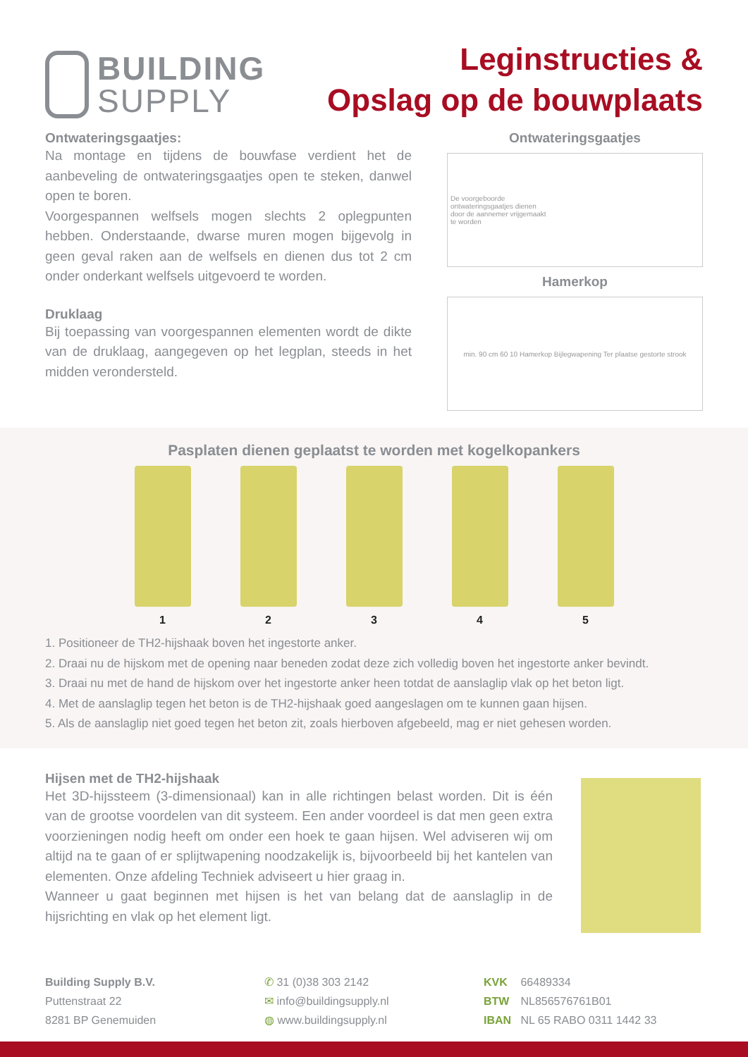BUILDING
SUPPLY
Leginstructies &
Opslag op de bouwplaats
Ontwateringsgaatjes:
Na montage en tijdens de bouwfase verdient het de aanbeveling de ontwateringsgaatjes open te steken, danwel open te boren.
Voorgespannen welfsels mogen slechts 2 oplegpunten hebben. Onderstaande, dwarse muren mogen bijgevolg in geen geval raken aan de welfsels en dienen dus tot 2 cm onder onderkant welfsels uitgevoerd te worden.
Druklaag
Bij toepassing van voorgespannen elementen wordt de dikte van de druklaag, aangegeven op het legplan, steeds in het midden verondersteld.
Ontwateringsgaatjes
De voorgeboorde
ontwateringsgaatjes dienen
door de aannemer vrijgemaakt
te worden
Hamerkop
min. 90 cm 60 10 Hamerkop Bijlegwapening Ter plaatse gestorte strook
Pasplaten dienen geplaatst te worden met kogelkopankers
1 2 3 4 5
1. Positioneer de TH2-hijshaak boven het ingestorte anker.
2. Draai nu de hijskom met de opening naar beneden zodat deze zich volledig boven het ingestorte anker bevindt.
3. Draai nu met de hand de hijskom over het ingestorte anker heen totdat de aanslaglip vlak op het beton ligt.
4. Met de aanslaglip tegen het beton is de TH2-hijshaak goed aangeslagen om te kunnen gaan hijsen.
5. Als de aanslaglip niet goed tegen het beton zit, zoals hierboven afgebeeld, mag er niet gehesen worden.
Hijsen met de TH2-hijshaak
Het 3D-hijssteem (3-dimensionaal) kan in alle richtingen belast worden. Dit is één van de grootse voordelen van dit systeem. Een ander voordeel is dat men geen extra voorzieningen nodig heeft om onder een hoek te gaan hijsen. Wel adviseren wij om altijd na te gaan of er splijtwapening noodzakelijk is, bijvoorbeeld bij het kantelen van elementen. Onze afdeling Techniek adviseert u hier graag in.
Wanneer u gaat beginnen met hijsen is het van belang dat de aanslaglip in de hijsrichting en vlak op het element ligt.
Building Supply B.V.
Puttenstraat 22
8281 BP Genemuiden
✆ 31 (0)38 303 2142
✉ info@buildingsupply.nl
◍ www.buildingsupply.nl
KVK 66489334
BTW NL856576761B01
IBAN NL 65 RABO 0311 1442 33